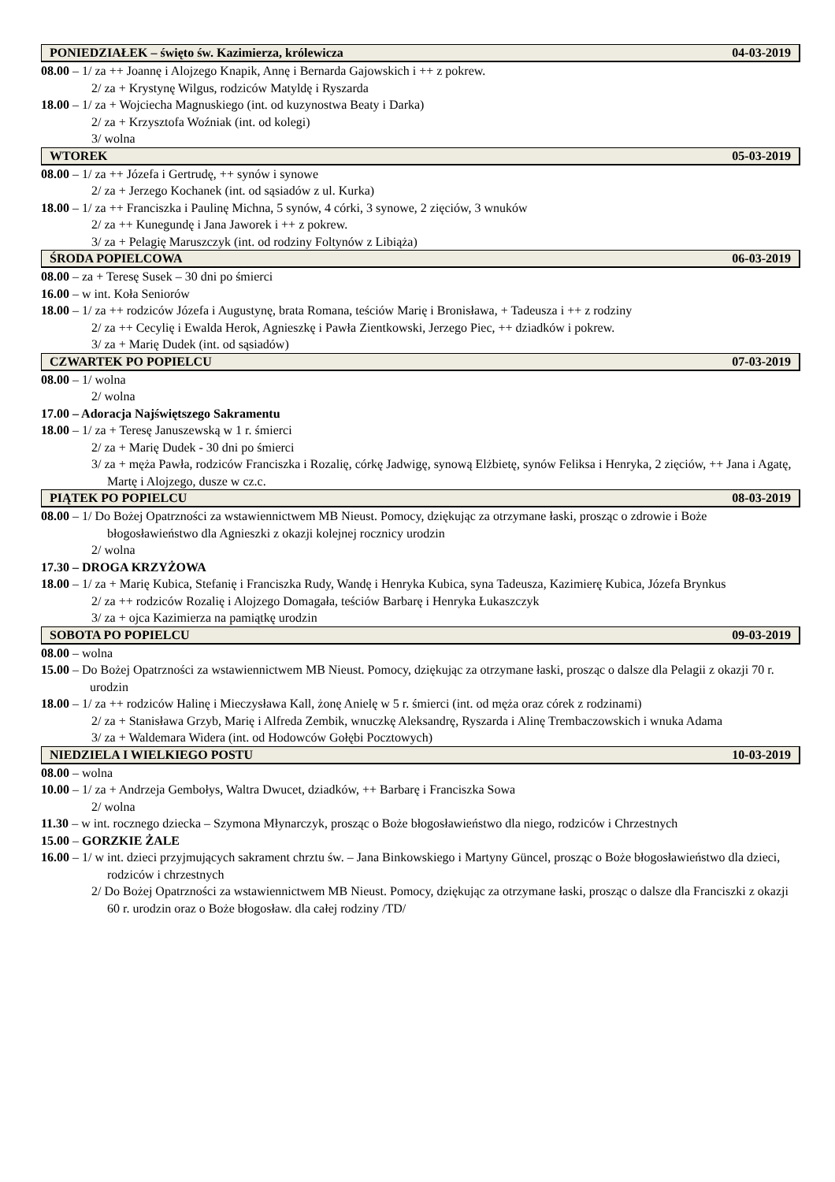PONIEDZIAŁEK – święto św. Kazimierza, królewicza 04-03-2019
08.00 – 1/ za ++ Joannę i Alojzego Knapik, Annę i Bernarda Gajowskich i ++ z pokrew.
2/ za + Krystynę Wilgus, rodziców Matyldę i Ryszarda
18.00 – 1/ za + Wojciecha Magnuskiego (int. od kuzynostwa Beaty i Darka)
2/ za + Krzysztofa Woźniak (int. od kolegi)
3/ wolna
WTOREK 05-03-2019
08.00 – 1/ za ++ Józefa i Gertrudę, ++ synów i synowe
2/ za + Jerzego Kochanek (int. od sąsiadów z ul. Kurka)
18.00 – 1/ za ++ Franciszka i Paulinę Michna, 5 synów, 4 córki, 3 synowe, 2 zięciów, 3 wnuków
2/ za ++ Kunegundę i Jana Jaworek i ++ z pokrew.
3/ za + Pelagię Maruszczyk (int. od rodziny Foltynów z Libiąża)
ŚRODA POPIELCOWA 06-03-2019
08.00 – za + Teresę Susek – 30 dni po śmierci
16.00 – w int. Koła Seniorów
18.00 – 1/ za ++ rodziców Józefa i Augustynę, brata Romana, teściów Marię i Bronisława, + Tadeusza i ++ z rodziny
2/ za ++ Cecylię i Ewalda Herok, Agnieszkę i Pawła Zientkowski, Jerzego Piec, ++ dziadków i pokrew.
3/ za + Marię Dudek (int. od sąsiadów)
CZWARTEK PO POPIELCU 07-03-2019
08.00 – 1/ wolna
2/ wolna
17.00 – Adoracja Najświętszego Sakramentu
18.00 – 1/ za + Teresę Januszewską w 1 r. śmierci
2/ za + Marię Dudek - 30 dni po śmierci
3/ za + męża Pawła, rodziców Franciszka i Rozalię, córkę Jadwigę, synową Elżbietę, synów Feliksa i Henryka, 2 zięciów, ++ Jana i Agatę, Martę i Alojzego, dusze w cz.c.
PIĄTEK PO POPIELCU 08-03-2019
08.00 – 1/ Do Bożej Opatrzności za wstawiennictwem MB Nieust. Pomocy, dziękując za otrzymane łaski, prosząc o zdrowie i Boże błogosławieństwo dla Agnieszki z okazji kolejnej rocznicy urodzin
2/ wolna
17.30 – DROGA KRZYŻOWA
18.00 – 1/ za + Marię Kubica, Stefanię i Franciszka Rudy, Wandę i Henryka Kubica, syna Tadeusza, Kazimierę Kubica, Józefa Brynkus
2/ za ++ rodziców Rozalię i Alojzego Domagała, teściów Barbarę i Henryka Łukaszczyk
3/ za + ojca Kazimierza na pamiątkę urodzin
SOBOTA PO POPIELCU 09-03-2019
08.00 – wolna
15.00 – Do Bożej Opatrzności za wstawiennictwem MB Nieust. Pomocy, dziękując za otrzymane łaski, prosząc o dalsze dla Pelagii z okazji 70 r. urodzin
18.00 – 1/ za ++ rodziców Halinę i Mieczysława Kall, żonę Anielę w 5 r. śmierci (int. od męża oraz córek z rodzinami)
2/ za + Stanisława Grzyb, Marię i Alfreda Zembik, wnuczkę Aleksandrę, Ryszarda i Alinę Trembaczowskich i wnuka Adama
3/ za + Waldemara Widera (int. od Hodowców Gołębi Pocztowych)
NIEDZIELA I WIELKIEGO POSTU 10-03-2019
08.00 – wolna
10.00 – 1/ za + Andrzeja Gembołys, Waltra Dwucet, dziadków, ++ Barbarę i Franciszka Sowa
2/ wolna
11.30 – w int. rocznego dziecka – Szymona Młynarczyk, prosząc o Boże błogosławieństwo dla niego, rodziców i Chrzestnych
15.00 – GORZKIE ŻALE
16.00 – 1/ w int. dzieci przyjmujących sakrament chrztu św. – Jana Binkowskiego i Martyny Güncel, prosząc o Boże błogosławieństwo dla dzieci, rodziców i chrzestnych
2/ Do Bożej Opatrzności za wstawiennictwem MB Nieust. Pomocy, dziękując za otrzymane łaski, prosząc o dalsze dla Franciszki z okazji 60 r. urodzin oraz o Boże błogosław. dla całej rodziny /TD/